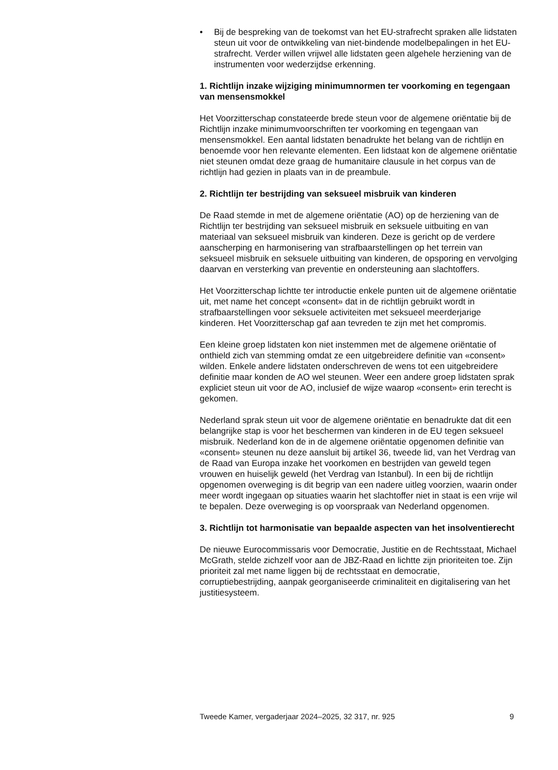• Bij de bespreking van de toekomst van het EU-strafrecht spraken alle lidstaten steun uit voor de ontwikkeling van niet-bindende modelbepalingen in het EU-strafrecht. Verder willen vrijwel alle lidstaten geen algehele herziening van de instrumenten voor wederzijdse erkenning.
1. Richtlijn inzake wijziging minimumnormen ter voorkoming en tegengaan van mensensmokkel
Het Voorzitterschap constateerde brede steun voor de algemene oriëntatie bij de Richtlijn inzake minimumvoorschriften ter voorkoming en tegengaan van mensensmokkel. Een aantal lidstaten benadrukte het belang van de richtlijn en benoemde voor hen relevante elementen. Een lidstaat kon de algemene oriëntatie niet steunen omdat deze graag de humanitaire clausule in het corpus van de richtlijn had gezien in plaats van in de preambule.
2. Richtlijn ter bestrijding van seksueel misbruik van kinderen
De Raad stemde in met de algemene oriëntatie (AO) op de herziening van de Richtlijn ter bestrijding van seksueel misbruik en seksuele uitbuiting en van materiaal van seksueel misbruik van kinderen. Deze is gericht op de verdere aanscherping en harmonisering van strafbaarstellingen op het terrein van seksueel misbruik en seksuele uitbuiting van kinderen, de opsporing en vervolging daarvan en versterking van preventie en ondersteuning aan slachtoffers.
Het Voorzitterschap lichtte ter introductie enkele punten uit de algemene oriëntatie uit, met name het concept «consent» dat in de richtlijn gebruikt wordt in strafbaarstellingen voor seksuele activiteiten met seksueel meerderjarige kinderen. Het Voorzitterschap gaf aan tevreden te zijn met het compromis.
Een kleine groep lidstaten kon niet instemmen met de algemene oriëntatie of onthield zich van stemming omdat ze een uitgebreidere definitie van «consent» wilden. Enkele andere lidstaten onderschreven de wens tot een uitgebreidere definitie maar konden de AO wel steunen. Weer een andere groep lidstaten sprak expliciet steun uit voor de AO, inclusief de wijze waarop «consent» erin terecht is gekomen.
Nederland sprak steun uit voor de algemene oriëntatie en benadrukte dat dit een belangrijke stap is voor het beschermen van kinderen in de EU tegen seksueel misbruik. Nederland kon de in de algemene oriëntatie opgenomen definitie van «consent» steunen nu deze aansluit bij artikel 36, tweede lid, van het Verdrag van de Raad van Europa inzake het voorkomen en bestrijden van geweld tegen vrouwen en huiselijk geweld (het Verdrag van Istanbul). In een bij de richtlijn opgenomen overweging is dit begrip van een nadere uitleg voorzien, waarin onder meer wordt ingegaan op situaties waarin het slachtoffer niet in staat is een vrije wil te bepalen. Deze overweging is op voorspraak van Nederland opgenomen.
3. Richtlijn tot harmonisatie van bepaalde aspecten van het insolventierecht
De nieuwe Eurocommissaris voor Democratie, Justitie en de Rechtsstaat, Michael McGrath, stelde zichzelf voor aan de JBZ-Raad en lichtte zijn prioriteiten toe. Zijn prioriteit zal met name liggen bij de rechtsstaat en democratie, corruptiebestrijding, aanpak georganiseerde criminaliteit en digitalisering van het justitiesysteem.
Tweede Kamer, vergaderjaar 2024–2025, 32 317, nr. 925 9